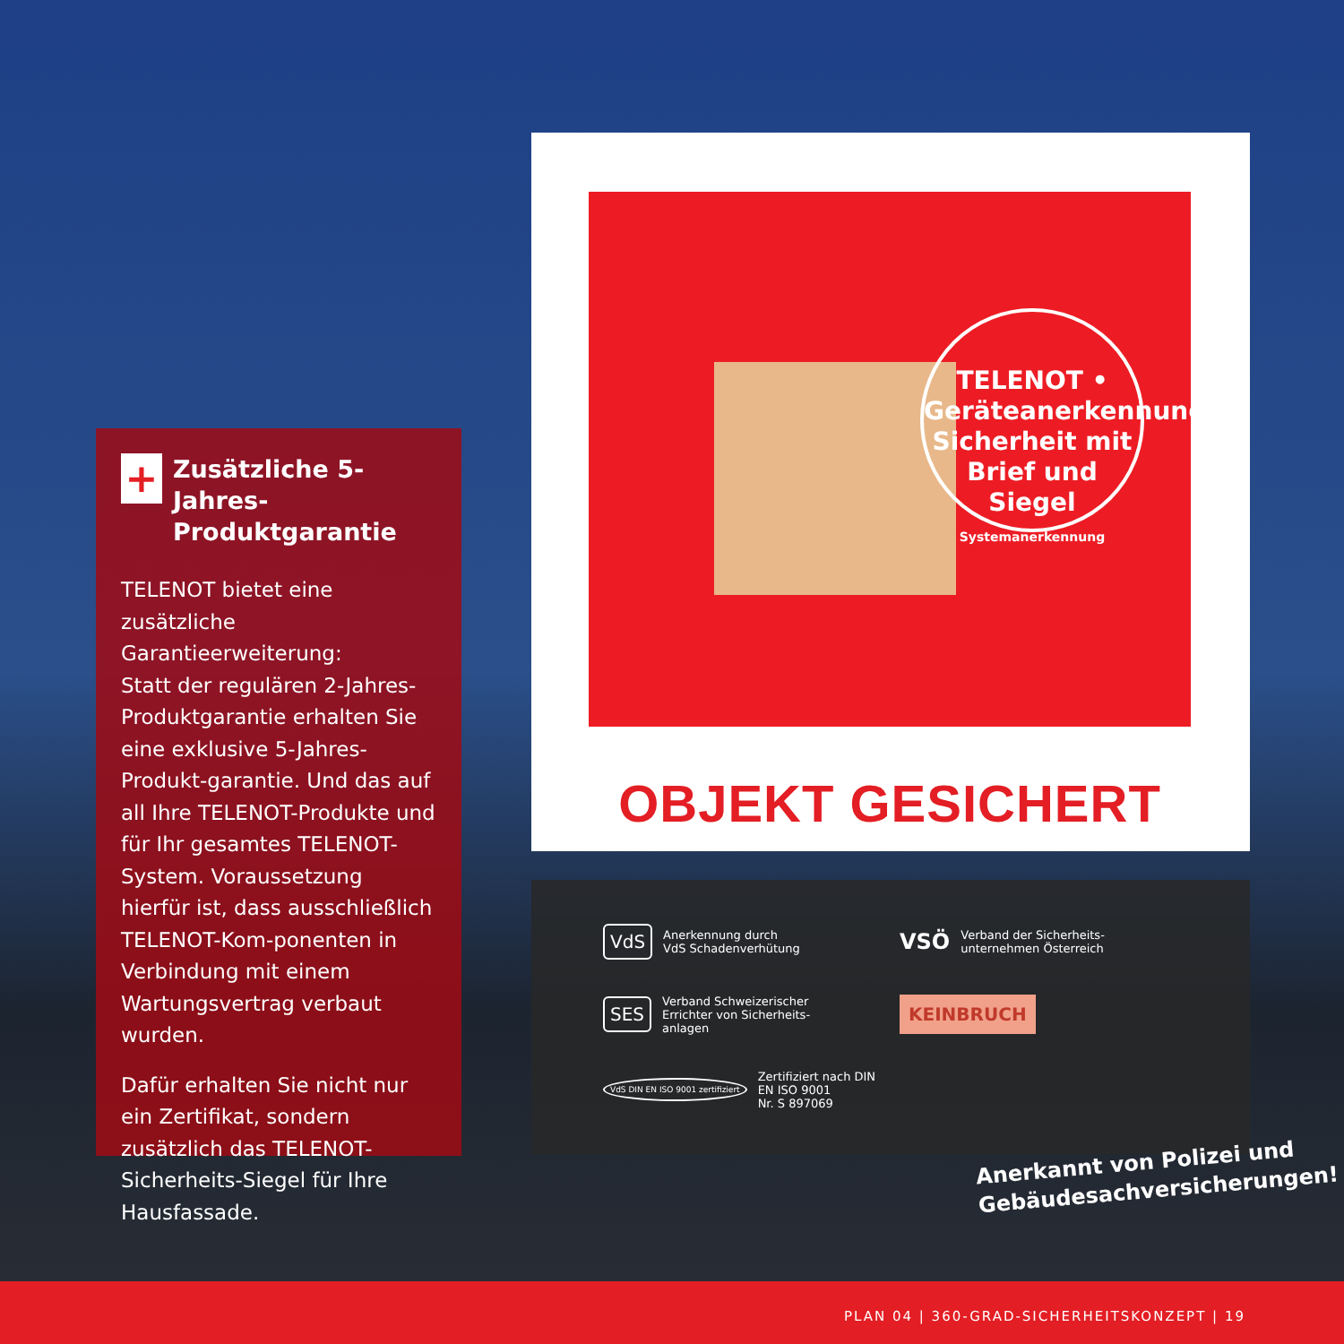+ Zusätzliche 5-Jahres-Produktgarantie
TELENOT bietet eine zusätzliche Garantieerweiterung:
Statt der regulären 2-Jahres-Produktgarantie erhalten Sie eine exklusive 5-Jahres-Produkt-garantie. Und das auf all Ihre TELENOT-Produkte und für Ihr gesamtes TELENOT-System. Voraussetzung hierfür ist, dass ausschließlich TELENOT-Kom-ponenten in Verbindung mit einem Wartungsvertrag verbaut wurden.
Dafür erhalten Sie nicht nur ein Zertifikat, sondern zusätzlich das TELENOT-Sicherheits-Siegel für Ihre Hausfassade.
TELENOT • Geräteanerkennung
Sicherheit mit Brief und Siegel
Systemanerkennung
OBJEKT GESICHERT
VdS Anerkennung durch
VdS Schadenverhütung
VSÖ Verband der Sicherheits-
unternehmen Österreich
SES Verband Schweizerischer
Errichter von Sicherheits-
anlagen
KEINBRUCH
VdS DIN EN ISO 9001 zertifiziert Zertifiziert nach DIN
EN ISO 9001
Nr. S 897069
Anerkannt von Polizei und
Gebäudesachversicherungen!
PLAN 04 | 360-GRAD-SICHERHEITSKONZEPT | 19